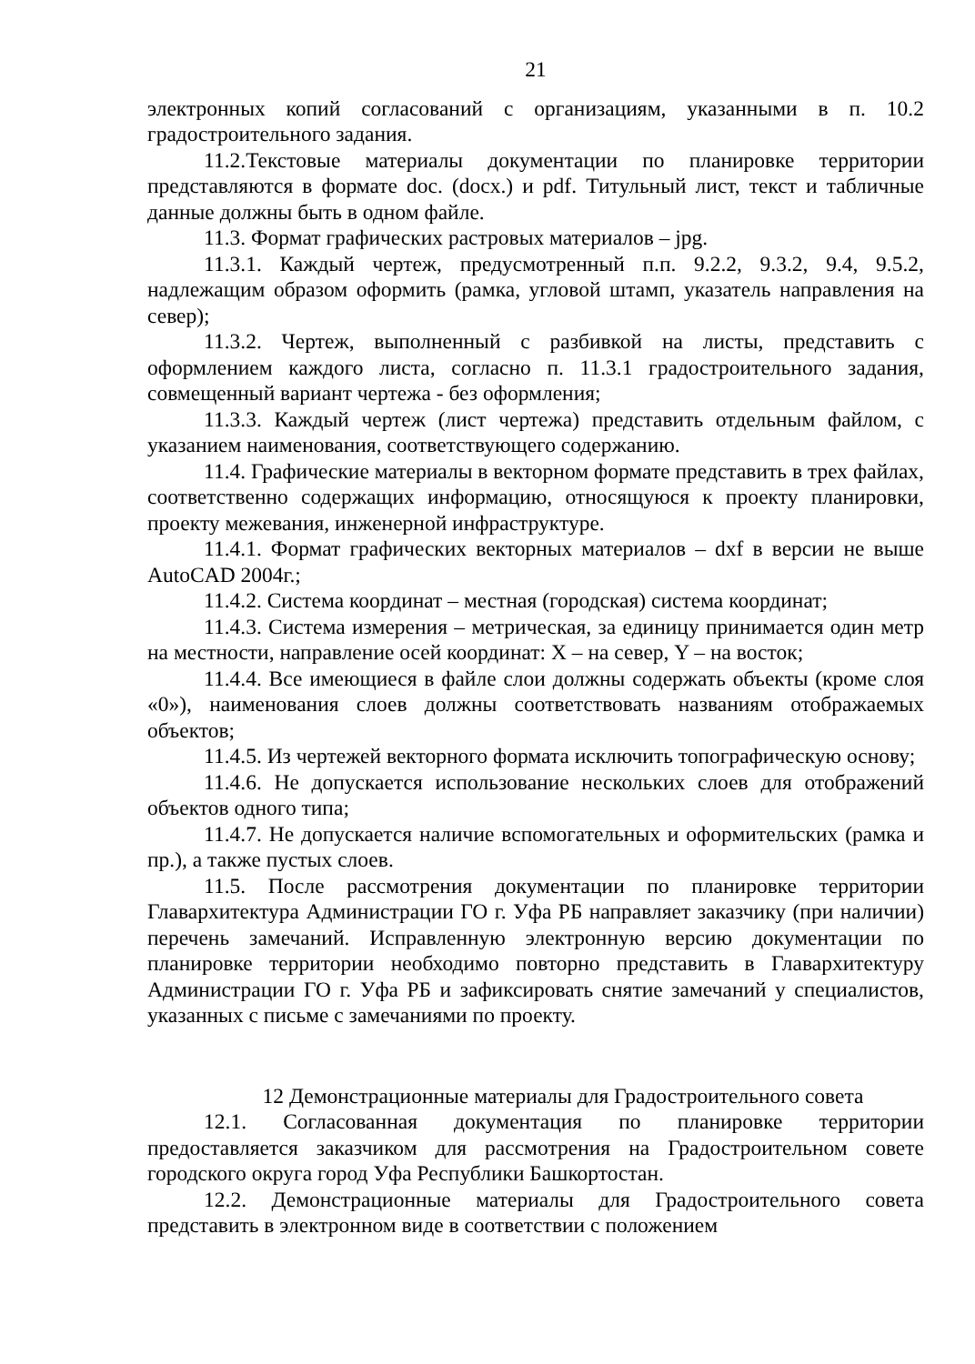21
электронных копий согласований с организациям, указанными в п. 10.2 градостроительного задания.
11.2.Текстовые материалы документации по планировке территории представляются в формате doc. (docx.) и pdf. Титульный лист, текст и табличные данные должны быть в одном файле.
11.3. Формат графических растровых материалов – jpg.
11.3.1. Каждый чертеж, предусмотренный п.п. 9.2.2, 9.3.2, 9.4, 9.5.2, надлежащим образом оформить (рамка, угловой штамп, указатель направления на север);
11.3.2. Чертеж, выполненный с разбивкой на листы, представить с оформлением каждого листа, согласно п. 11.3.1 градостроительного задания, совмещенный вариант чертежа - без оформления;
11.3.3. Каждый чертеж (лист чертежа) представить отдельным файлом, с указанием наименования, соответствующего содержанию.
11.4. Графические материалы в векторном формате представить в трех файлах, соответственно содержащих информацию, относящуюся к проекту планировки, проекту межевания, инженерной инфраструктуре.
11.4.1. Формат графических векторных материалов – dxf в версии не выше AutoCAD 2004г.;
11.4.2. Система координат – местная (городская) система координат;
11.4.3. Система измерения – метрическая, за единицу принимается один метр на местности, направление осей координат: X – на север, Y – на восток;
11.4.4. Все имеющиеся в файле слои должны содержать объекты (кроме слоя «0»), наименования слоев должны соответствовать названиям отображаемых объектов;
11.4.5. Из чертежей векторного формата исключить топографическую основу;
11.4.6. Не допускается использование нескольких слоев для отображений объектов одного типа;
11.4.7. Не допускается наличие вспомогательных и оформительских (рамка и пр.), а также пустых слоев.
11.5. После рассмотрения документации по планировке территории Главархитектура Администрации ГО г. Уфа РБ направляет заказчику (при наличии) перечень замечаний. Исправленную электронную версию документации по планировке территории необходимо повторно представить в Главархитектуру Администрации ГО г. Уфа РБ и зафиксировать снятие замечаний у специалистов, указанных с письме с замечаниями по проекту.
12 Демонстрационные материалы для Градостроительного совета
12.1. Согласованная документация по планировке территории предоставляется заказчиком для рассмотрения на Градостроительном совете городского округа город Уфа Республики Башкортостан.
12.2. Демонстрационные материалы для Градостроительного совета представить в электронном виде в соответствии с положением